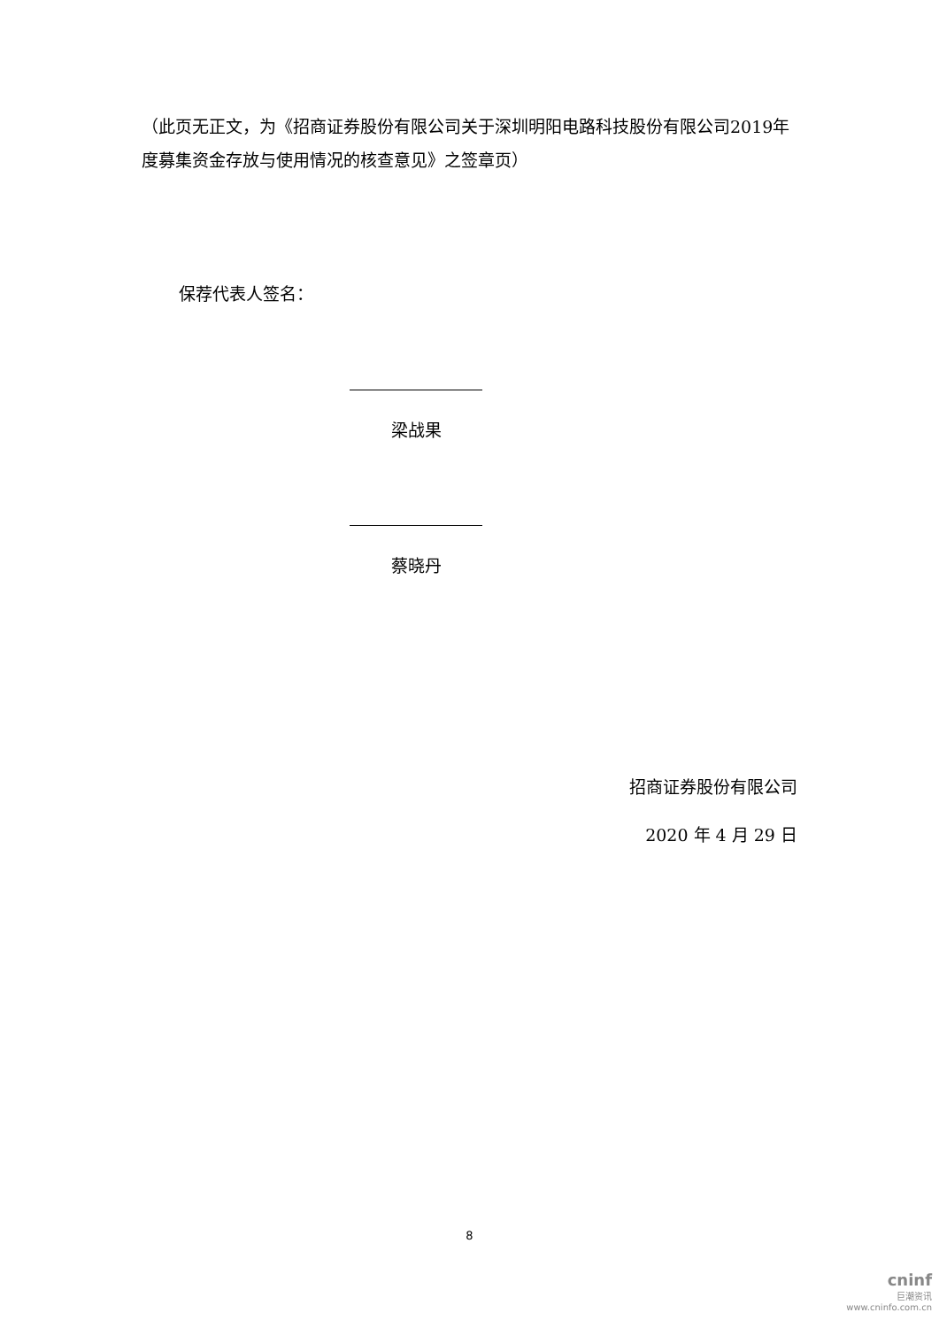（此页无正文，为《招商证券股份有限公司关于深圳明阳电路科技股份有限公司2019年度募集资金存放与使用情况的核查意见》之签章页）
保荐代表人签名：
梁战果
蔡晓丹
招商证券股份有限公司
2020 年 4 月 29 日
8
cninf
巨潮资讯
www.cninfo.com.cn